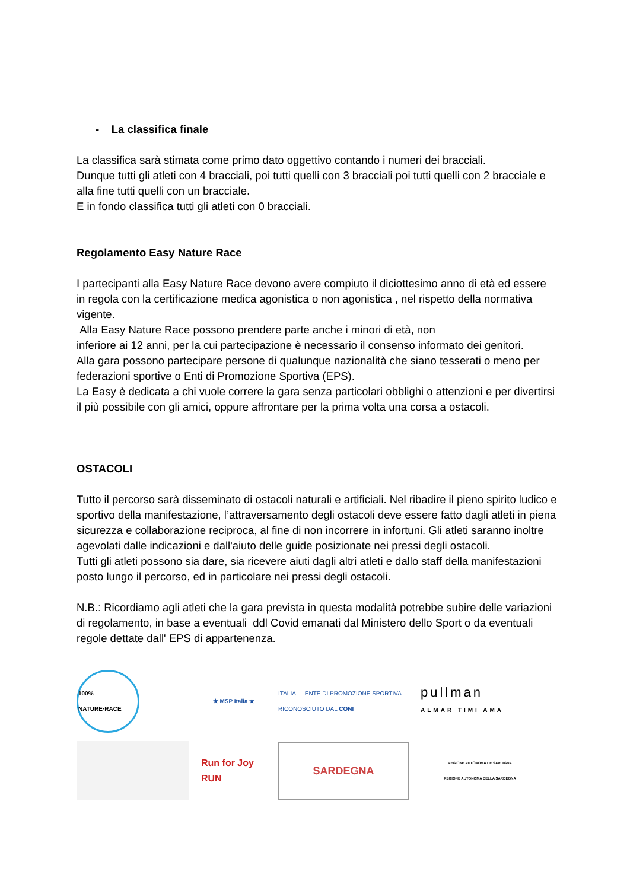- La classifica finale
La classifica sarà stimata come primo dato oggettivo contando i numeri dei bracciali.
Dunque tutti gli atleti con 4 bracciali, poi tutti quelli con 3 bracciali poi tutti quelli con 2 bracciale e alla fine tutti quelli con un bracciale.
E in fondo classifica tutti gli atleti con 0 bracciali.
Regolamento Easy Nature Race
I partecipanti alla Easy Nature Race devono avere compiuto il diciottesimo anno di età ed essere in regola con la certificazione medica agonistica o non agonistica , nel rispetto della normativa vigente.
Alla Easy Nature Race possono prendere parte anche i minori di età, non
inferiore ai 12 anni, per la cui partecipazione è necessario il consenso informato dei genitori.
Alla gara possono partecipare persone di qualunque nazionalità che siano tesserati o meno per federazioni sportive o Enti di Promozione Sportiva (EPS).
La Easy è dedicata a chi vuole correre la gara senza particolari obblighi o attenzioni e per divertirsi il più possibile con gli amici, oppure affrontare per la prima volta una corsa a ostacoli.
OSTACOLI
Tutto il percorso sarà disseminato di ostacoli naturali e artificiali. Nel ribadire il pieno spirito ludico e sportivo della manifestazione, l’attraversamento degli ostacoli deve essere fatto dagli atleti in piena sicurezza e collaborazione reciproca, al fine di non incorrere in infortuni. Gli atleti saranno inoltre agevolati dalle indicazioni e dall'aiuto delle guide posizionate nei pressi degli ostacoli.
Tutti gli atleti possono sia dare, sia ricevere aiuti dagli altri atleti e dallo staff della manifestazioni posto lungo il percorso, ed in particolare nei pressi degli ostacoli.
N.B.: Ricordiamo agli atleti che la gara prevista in questa modalità potrebbe subire delle variazioni di regolamento, in base a eventuali ddl Covid emanati dal Ministero dello Sport o da eventuali regole dettate dall' EPS di appartenenza.
100% NATURE·RACE
★ MSP Italia ★
ITALIA — ENTE DI PROMOZIONE SPORTIVA RICONOSCIUTO DAL CONI
pullman
ALMAR TIMI AMA
Run for Joy RUN
SARDEGNA
REGIONE AUTÒNOMA DE SARDIGNA
REGIONE AUTONOMA DELLA SARDEGNA